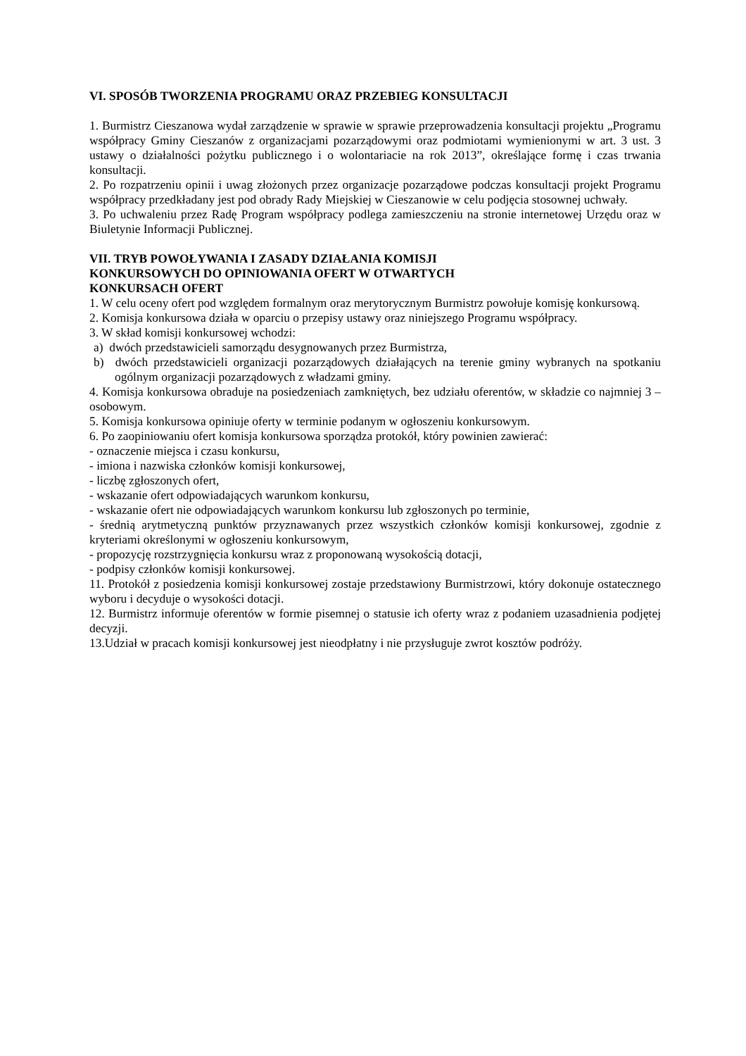VI. SPOSÓB TWORZENIA PROGRAMU ORAZ PRZEBIEG KONSULTACJI
1. Burmistrz Cieszanowa wydał zarządzenie w sprawie w sprawie przeprowadzenia konsultacji projektu „Programu współpracy Gminy Cieszanów z organizacjami pozarządowymi oraz podmiotami wymienionymi w art. 3 ust. 3 ustawy o działalności pożytku publicznego i o wolontariacie na rok 2013”, określające formę i czas trwania konsultacji.
2. Po rozpatrzeniu opinii i uwag złożonych przez organizacje pozarządowe podczas konsultacji projekt Programu współpracy przedkładany jest pod obrady Rady Miejskiej w Cieszanowie w celu podjęcia stosownej uchwały.
3. Po uchwaleniu przez Radę Program współpracy podlega zamieszczeniu na stronie internetowej Urzędu oraz w Biuletynie Informacji Publicznej.
VII. TRYB POWOŁYWANIA I ZASADY DZIAŁANIA KOMISJI
KONKURSOWYCH DO OPINIOWANIA OFERT W OTWARTYCH
KONKURSACH OFERT
1. W celu oceny ofert pod względem formalnym oraz merytorycznym Burmistrz powołuje komisję konkursową.
2. Komisja konkursowa działa w oparciu o przepisy ustawy oraz niniejszego Programu współpracy.
3. W skład komisji konkursowej wchodzi:
a) dwóch przedstawicieli samorządu desygnowanych przez Burmistrza,
b) dwóch przedstawicieli organizacji pozarządowych działających na terenie gminy wybranych na spotkaniu ogólnym organizacji pozarządowych z władzami gminy.
4. Komisja konkursowa obraduje na posiedzeniach zamkniętych, bez udziału oferentów, w składzie co najmniej 3 – osobowym.
5. Komisja konkursowa opiniuje oferty w terminie podanym w ogłoszeniu konkursowym.
6. Po zaopiniowaniu ofert komisja konkursowa sporządza protokół, który powinien zawierać:
- oznaczenie miejsca i czasu konkursu,
- imiona i nazwiska członków komisji konkursowej,
- liczbę zgłoszonych ofert,
- wskazanie ofert odpowiadających warunkom konkursu,
- wskazanie ofert nie odpowiadających warunkom konkursu lub zgłoszonych po terminie,
- średnią arytmetyczną punktów przyznawanych przez wszystkich członków komisji konkursowej, zgodnie z kryteriami określonymi w ogłoszeniu konkursowym,
- propozycję rozstrzygnięcia konkursu wraz z proponowaną wysokością dotacji,
- podpisy członków komisji konkursowej.
11. Protokół z posiedzenia komisji konkursowej zostaje przedstawiony Burmistrzowi, który dokonuje ostatecznego wyboru i decyduje o wysokości dotacji.
12. Burmistrz informuje oferentów w formie pisemnej o statusie ich oferty wraz z podaniem uzasadnienia podjętej decyzji.
13.Udział w pracach komisji konkursowej jest nieodpłatny i nie przysługuje zwrot kosztów podróży.